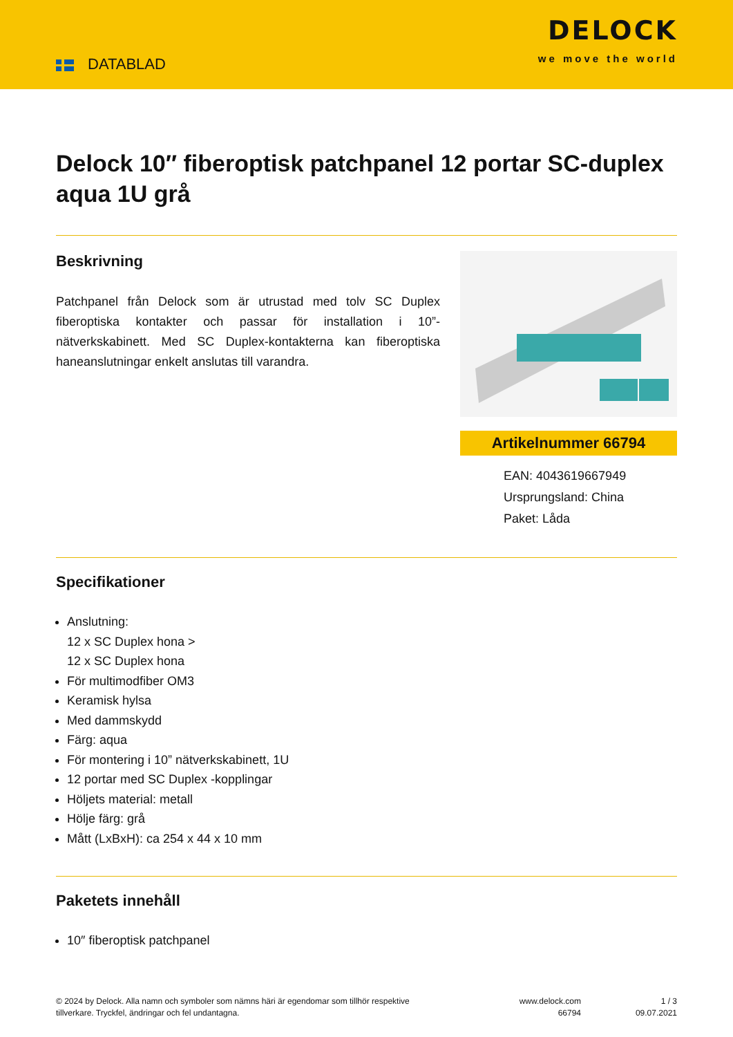DATABLAD
DELOCK
we move the world
Delock 10″ fiberoptisk patchpanel 12 portar SC-duplex aqua 1U grå
Beskrivning
Patchpanel från Delock som är utrustad med tolv SC Duplex fiberoptiska kontakter och passar för installation i 10”-nätverkskabinett. Med SC Duplex-kontakterna kan fiberoptiska haneanslutningar enkelt anslutas till varandra.
Artikelnummer 66794
EAN: 4043619667949
Ursprungsland: China
Paket: Låda
Specifikationer
Anslutning:
12 x SC Duplex hona >
12 x SC Duplex hona
För multimodfiber OM3
Keramisk hylsa
Med dammskydd
Färg: aqua
För montering i 10” nätverkskabinett, 1U
12 portar med SC Duplex -kopplingar
Höljets material: metall
Hölje färg: grå
Mått (LxBxH): ca 254 x 44 x 10 mm
Paketets innehåll
10″ fiberoptisk patchpanel
© 2024 by Delock. Alla namn och symboler som nämns häri är egendomar som tillhör respektive tillverkare. Tryckfel, ändringar och fel undantagna.
www.delock.com
66794
1 / 3
09.07.2021